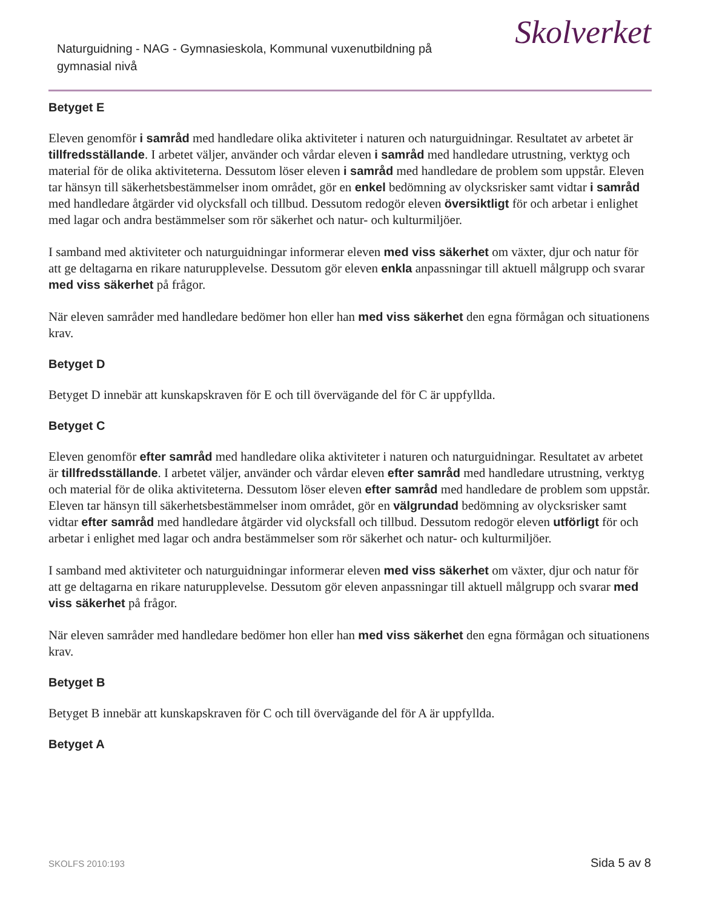Naturguidning - NAG - Gymnasieskola, Kommunal vuxenutbildning på gymnasial nivå
Skolverket
Betyget E
Eleven genomför i samråd med handledare olika aktiviteter i naturen och naturguidningar. Resultatet av arbetet är tillfredsställande. I arbetet väljer, använder och vårdar eleven i samråd med handledare utrustning, verktyg och material för de olika aktiviteterna. Dessutom löser eleven i samråd med handledare de problem som uppstår. Eleven tar hänsyn till säkerhetsbestämmelser inom området, gör en enkel bedömning av olycksrisker samt vidtar i samråd med handledare åtgärder vid olycksfall och tillbud. Dessutom redogör eleven översiktligt för och arbetar i enlighet med lagar och andra bestämmelser som rör säkerhet och natur- och kulturmiljöer.
I samband med aktiviteter och naturguidningar informerar eleven med viss säkerhet om växter, djur och natur för att ge deltagarna en rikare naturupplevelse. Dessutom gör eleven enkla anpassningar till aktuell målgrupp och svarar med viss säkerhet på frågor.
När eleven samråder med handledare bedömer hon eller han med viss säkerhet den egna förmågan och situationens krav.
Betyget D
Betyget D innebär att kunskapskraven för E och till övervägande del för C är uppfyllda.
Betyget C
Eleven genomför efter samråd med handledare olika aktiviteter i naturen och naturguidningar. Resultatet av arbetet är tillfredsställande. I arbetet väljer, använder och vårdar eleven efter samråd med handledare utrustning, verktyg och material för de olika aktiviteterna. Dessutom löser eleven efter samråd med handledare de problem som uppstår. Eleven tar hänsyn till säkerhetsbestämmelser inom området, gör en välgrundad bedömning av olycksrisker samt vidtar efter samråd med handledare åtgärder vid olycksfall och tillbud. Dessutom redogör eleven utförligt för och arbetar i enlighet med lagar och andra bestämmelser som rör säkerhet och natur- och kulturmiljöer.
I samband med aktiviteter och naturguidningar informerar eleven med viss säkerhet om växter, djur och natur för att ge deltagarna en rikare naturupplevelse. Dessutom gör eleven anpassningar till aktuell målgrupp och svarar med viss säkerhet på frågor.
När eleven samråder med handledare bedömer hon eller han med viss säkerhet den egna förmågan och situationens krav.
Betyget B
Betyget B innebär att kunskapskraven för C och till övervägande del för A är uppfyllda.
Betyget A
SKOLFS 2010:193 Sida 5 av 8